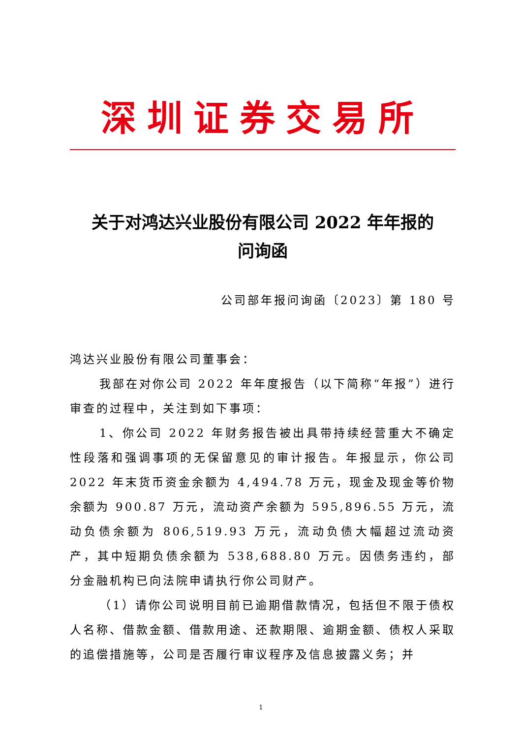深圳证券交易所
关于对鸿达兴业股份有限公司 2022 年年报的
问询函
公司部年报问询函〔2023〕第 180 号
鸿达兴业股份有限公司董事会：
我部在对你公司 2022 年年度报告（以下简称“年报”）进行审查的过程中，关注到如下事项：
1、你公司 2022 年财务报告被出具带持续经营重大不确定性段落和强调事项的无保留意见的审计报告。年报显示，你公司 2022 年末货币资金余额为 4,494.78 万元，现金及现金等价物余额为 900.87 万元，流动资产余额为 595,896.55 万元，流动负债余额为 806,519.93 万元，流动负债大幅超过流动资产，其中短期负债余额为 538,688.80 万元。因债务违约，部分金融机构已向法院申请执行你公司财产。
（1）请你公司说明目前已逾期借款情况，包括但不限于债权人名称、借款金额、借款用途、还款期限、逾期金额、债权人采取的追偿措施等，公司是否履行审议程序及信息披露义务；并
1